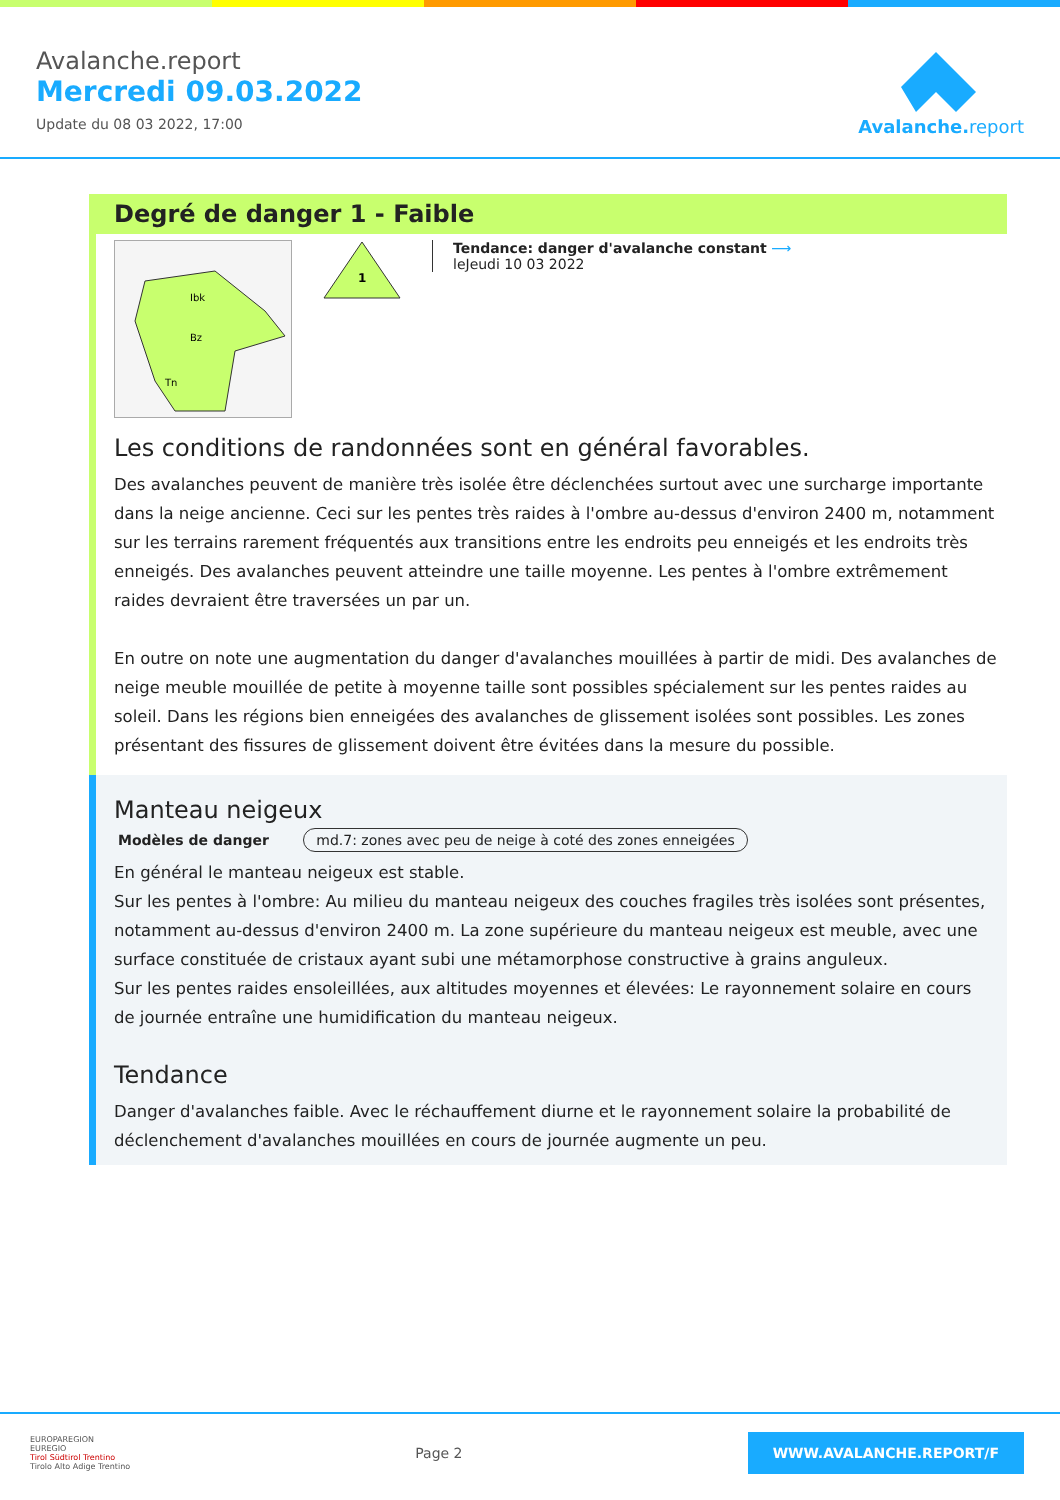Avalanche.report
Mercredi 09.03.2022
Update du 08 03 2022, 17:00
Avalanche. report
Degré de danger 1 - Faible
Ibk
Bz
Tn
1
Tendance: danger d'avalanche constant ⟶
leJeudi 10 03 2022
Les conditions de randonnées sont en général favorables.
Des avalanches peuvent de manière très isolée être déclenchées surtout avec une surcharge importante dans la neige ancienne. Ceci sur les pentes très raides à l'ombre au-dessus d'environ 2400 m, notamment sur les terrains rarement fréquentés aux transitions entre les endroits peu enneigés et les endroits très enneigés. Des avalanches peuvent atteindre une taille moyenne. Les pentes à l'ombre extrêmement raides devraient être traversées un par un.
En outre on note une augmentation du danger d'avalanches mouillées à partir de midi. Des avalanches de neige meuble mouillée de petite à moyenne taille sont possibles spécialement sur les pentes raides au soleil. Dans les régions bien enneigées des avalanches de glissement isolées sont possibles. Les zones présentant des fissures de glissement doivent être évitées dans la mesure du possible.
Manteau neigeux
Modèles de danger md.7: zones avec peu de neige à coté des zones enneigées
En général le manteau neigeux est stable.
Sur les pentes à l'ombre: Au milieu du manteau neigeux des couches fragiles très isolées sont présentes, notamment au-dessus d'environ 2400 m. La zone supérieure du manteau neigeux est meuble, avec une surface constituée de cristaux ayant subi une métamorphose constructive à grains anguleux.
Sur les pentes raides ensoleillées, aux altitudes moyennes et élevées: Le rayonnement solaire en cours de journée entraîne une humidification du manteau neigeux.
Tendance
Danger d'avalanches faible. Avec le réchauffement diurne et le rayonnement solaire la probabilité de déclenchement d'avalanches mouillées en cours de journée augmente un peu.
EUROPAREGION
EUREGIO
Tirol Südtirol Trentino
Tirolo Alto Adige Trentino
Page 2
WWW.AVALANCHE.REPORT/F